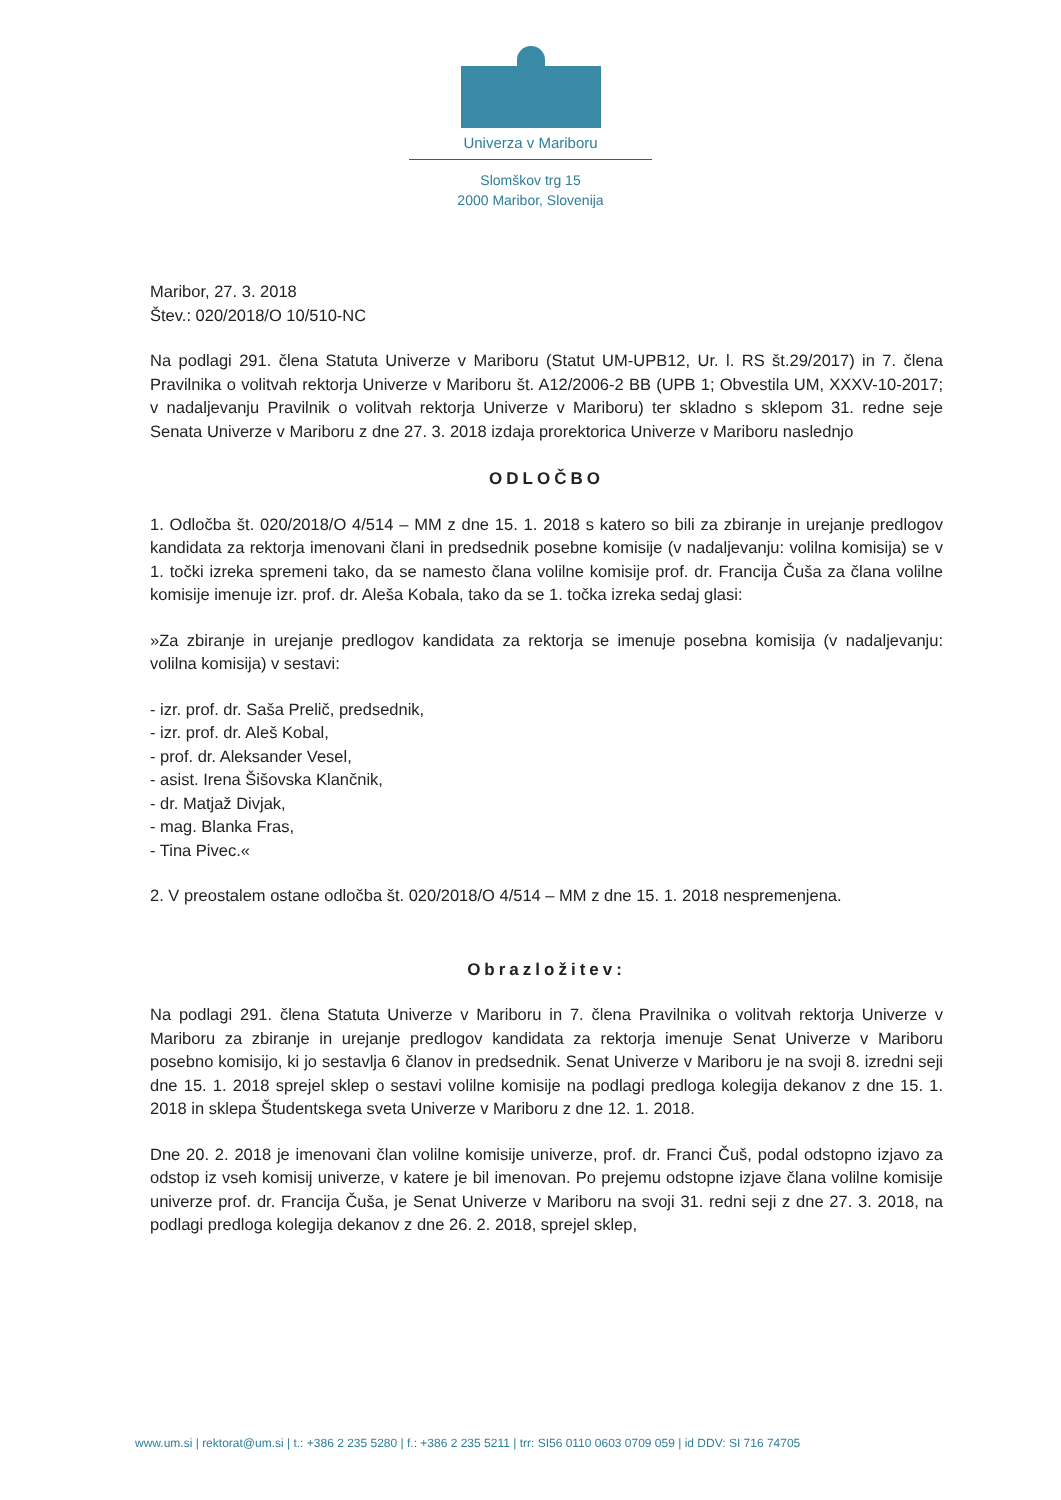Univerza v Mariboru
Slomškov trg 15
2000 Maribor, Slovenija
Maribor, 27. 3. 2018
Štev.: 020/2018/O 10/510-NC
Na podlagi 291. člena Statuta Univerze v Mariboru (Statut UM-UPB12, Ur. l. RS št.29/2017) in 7. člena Pravilnika o volitvah rektorja Univerze v Mariboru št. A12/2006-2 BB (UPB 1; Obvestila UM, XXXV-10-2017; v nadaljevanju Pravilnik o volitvah rektorja Univerze v Mariboru) ter skladno s sklepom 31. redne seje Senata Univerze v Mariboru z dne 27. 3. 2018 izdaja prorektorica Univerze v Mariboru naslednjo
ODLOČBO
1. Odločba št. 020/2018/O 4/514 – MM z dne 15. 1. 2018 s katero so bili za zbiranje in urejanje predlogov kandidata za rektorja imenovani člani in predsednik posebne komisije (v nadaljevanju: volilna komisija) se v 1. točki izreka spremeni tako, da se namesto člana volilne komisije prof. dr. Francija Čuša za člana volilne komisije imenuje izr. prof. dr. Aleša Kobala, tako da se 1. točka izreka sedaj glasi:
»Za zbiranje in urejanje predlogov kandidata za rektorja se imenuje posebna komisija (v nadaljevanju: volilna komisija) v sestavi:
- izr. prof. dr. Saša Prelič, predsednik,
- izr. prof. dr. Aleš Kobal,
- prof. dr. Aleksander Vesel,
- asist. Irena Šišovska Klančnik,
- dr. Matjaž Divjak,
- mag. Blanka Fras,
- Tina Pivec.«
2. V preostalem ostane odločba št. 020/2018/O 4/514 – MM z dne 15. 1. 2018 nespremenjena.
Obrazložitev:
Na podlagi 291. člena Statuta Univerze v Mariboru in 7. člena Pravilnika o volitvah rektorja Univerze v Mariboru za zbiranje in urejanje predlogov kandidata za rektorja imenuje Senat Univerze v Mariboru posebno komisijo, ki jo sestavlja 6 članov in predsednik. Senat Univerze v Mariboru je na svoji 8. izredni seji dne 15. 1. 2018 sprejel sklep o sestavi volilne komisije na podlagi predloga kolegija dekanov z dne 15. 1. 2018 in sklepa Študentskega sveta Univerze v Mariboru z dne 12. 1. 2018.
Dne 20. 2. 2018 je imenovani član volilne komisije univerze, prof. dr. Franci Čuš, podal odstopno izjavo za odstop iz vseh komisij univerze, v katere je bil imenovan. Po prejemu odstopne izjave člana volilne komisije univerze prof. dr. Francija Čuša, je Senat Univerze v Mariboru na svoji 31. redni seji z dne 27. 3. 2018, na podlagi predloga kolegija dekanov z dne 26. 2. 2018, sprejel sklep,
www.um.si | rektorat@um.si | t.: +386 2 235 5280 | f.: +386 2 235 5211 | trr: SI56 0110 0603 0709 059 | id DDV: SI 716 74705